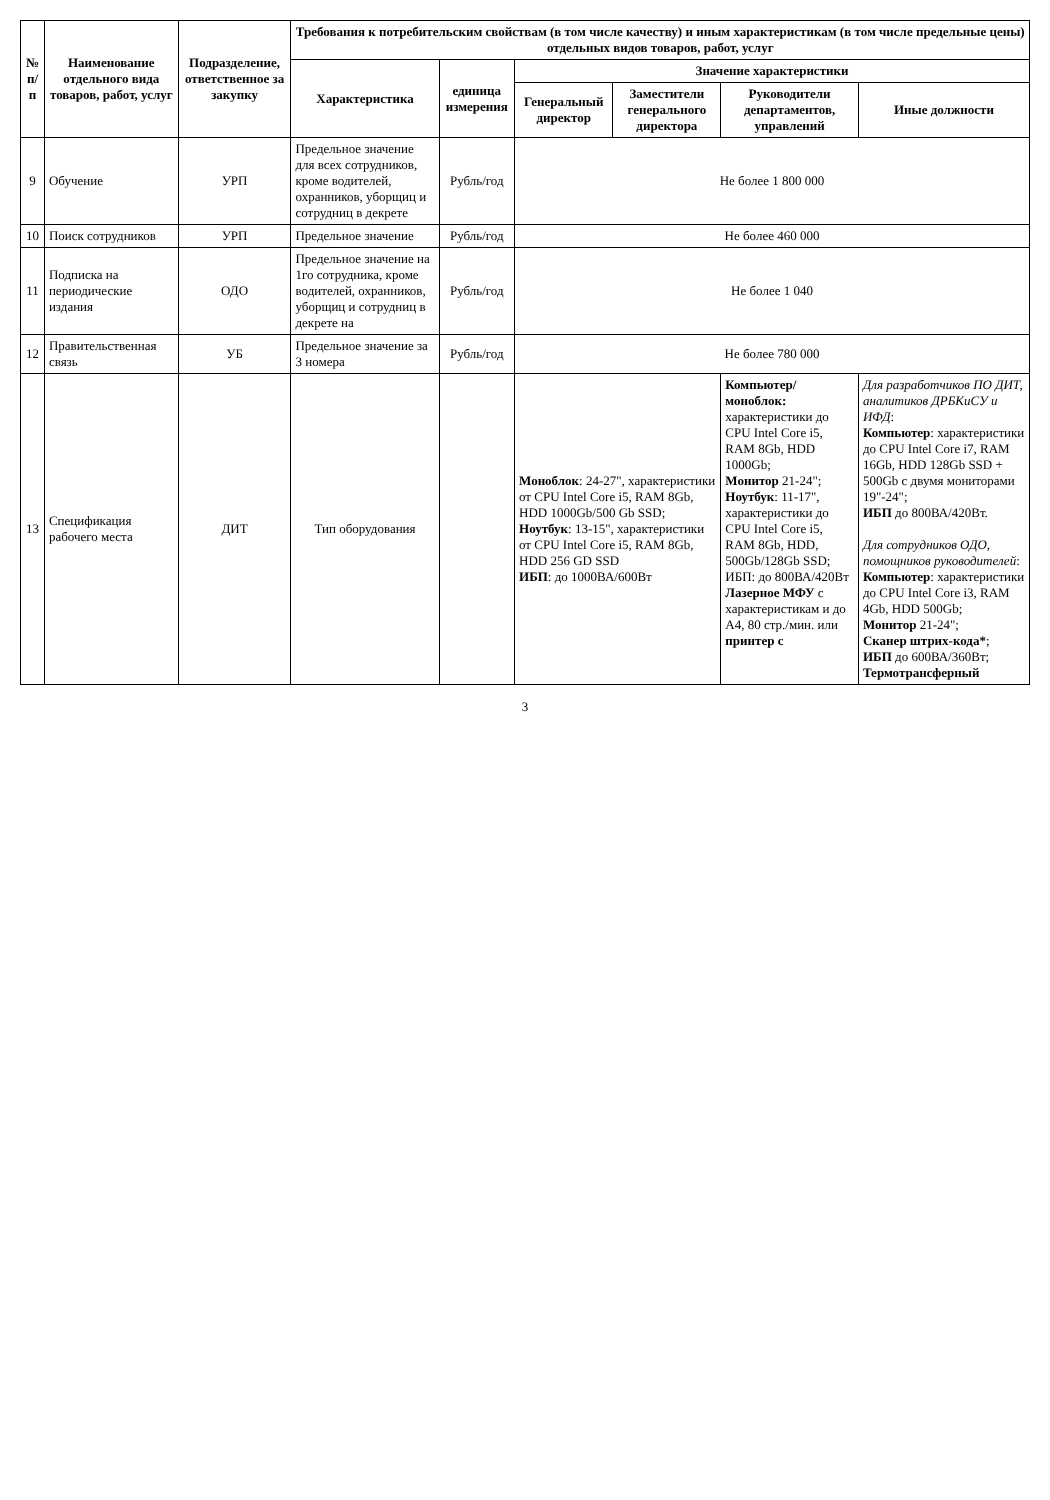| № п/п | Наименование отдельного вида товаров, работ, услуг | Подразделение, ответственное за закупку | Требования к потребительским свойствам (в том числе качеству) и иным характеристикам (в том числе предельные цены) отдельных видов товаров, работ, услуг | | | | | |
| --- | --- | --- | --- | --- | --- | --- | --- | --- |
| | | | Характеристика | единица измерения | Значение характеристики | | | |
| | | | | | Генеральный директор | Заместители генерального директора | Руководители департаментов, управлений | Иные должности |
| 9 | Обучение | УРП | Предельное значение для всех сотрудников, кроме водителей, охранников, уборщиц и сотрудниц в декрете | Рубль/год | Не более 1 800 000 | | | |
| 10 | Поиск сотрудников | УРП | Предельное значение | Рубль/год | Не более 460 000 | | | |
| 11 | Подписка на периодические издания | ОДО | Предельное значение на 1го сотрудника, кроме водителей, охранников, уборщиц и сотрудниц в декрете на | Рубль/год | Не более 1 040 | | | |
| 12 | Правительственная связь | УБ | Предельное значение за 3 номера | Рубль/год | Не более 780 000 | | | |
| 13 | Спецификация рабочего места | ДИТ | Тип оборудования | | Моноблок : 24-27", характеристики от CPU Intel Core i5, RAM 8Gb, HDD 1000Gb/500 Gb SSD; Ноутбук : 13-15", характеристики от CPU Intel Core i5, RAM 8Gb, HDD 256 GD SSD ИБП : до 1000ВА/600Вт | | Компьютер/ моноблок: характеристики до CPU Intel Core i5, RAM 8Gb, HDD 1000Gb; Монитор 21-24"; Ноутбук : 11-17", характеристики до CPU Intel Core i5, RAM 8Gb, HDD, 500Gb/128Gb SSD; ИБП: до 800ВА/420Вт Лазерное МФУ с характеристикам и до А4, 80 стр./мин. или принтер с | Для разработчиков ПО ДИТ, аналитиков ДРБКиСУ и ИФД : Компьютер : характеристики до CPU Intel Core i7, RAM 16Gb, HDD 128Gb SSD + 500Gb с двумя мониторами 19"-24"; ИБП до 800ВА/420Вт. Для сотрудников ОДО, помощников руководителей : Компьютер : характеристики до CPU Intel Core i3, RAM 4Gb, HDD 500Gb; Монитор 21-24"; Сканер штрих-кода* ; ИБП до 600ВА/360Вт; Термотрансферный |
3